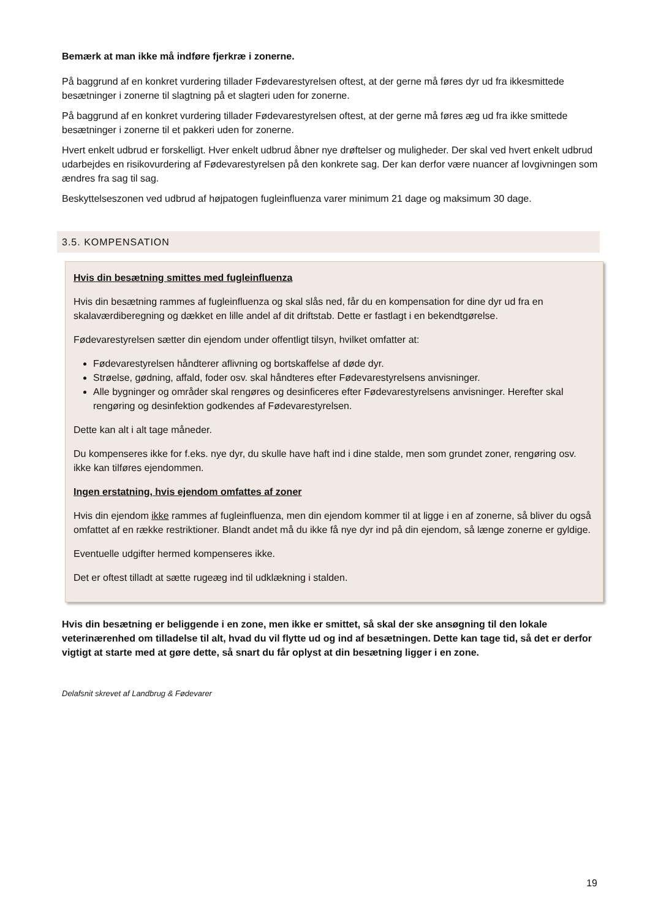Bemærk at man ikke må indføre fjerkræ i zonerne.
På baggrund af en konkret vurdering tillader Fødevarestyrelsen oftest, at der gerne må føres dyr ud fra ikkesmittede besætninger i zonerne til slagtning på et slagteri uden for zonerne.
På baggrund af en konkret vurdering tillader Fødevarestyrelsen oftest, at der gerne må føres æg ud fra ikke smittede besætninger i zonerne til et pakkeri uden for zonerne.
Hvert enkelt udbrud er forskelligt. Hver enkelt udbrud åbner nye drøftelser og muligheder. Der skal ved hvert enkelt udbrud udarbejdes en risikovurdering af Fødevarestyrelsen på den konkrete sag. Der kan derfor være nuancer af lovgivningen som ændres fra sag til sag.
Beskyttelseszonen ved udbrud af højpatogen fugleinfluenza varer minimum 21 dage og maksimum 30 dage.
3.5. KOMPENSATION
Hvis din besætning smittes med fugleinfluenza
Hvis din besætning rammes af fugleinfluenza og skal slås ned, får du en kompensation for dine dyr ud fra en skalaværdiberegning og dækket en lille andel af dit driftstab. Dette er fastlagt i en bekendtgørelse.
Fødevarestyrelsen sætter din ejendom under offentligt tilsyn, hvilket omfatter at:
Fødevarestyrelsen håndterer aflivning og bortskaffelse af døde dyr.
Strøelse, gødning, affald, foder osv. skal håndteres efter Fødevarestyrelsens anvisninger.
Alle bygninger og områder skal rengøres og desinficeres efter Fødevarestyrelsens anvisninger. Herefter skal rengøring og desinfektion godkendes af Fødevarestyrelsen.
Dette kan alt i alt tage måneder.
Du kompenseres ikke for f.eks. nye dyr, du skulle have haft ind i dine stalde, men som grundet zoner, rengøring osv. ikke kan tilføres ejendommen.
Ingen erstatning, hvis ejendom omfattes af zoner
Hvis din ejendom ikke rammes af fugleinfluenza, men din ejendom kommer til at ligge i en af zonerne, så bliver du også omfattet af en række restriktioner. Blandt andet må du ikke få nye dyr ind på din ejendom, så længe zonerne er gyldige.
Eventuelle udgifter hermed kompenseres ikke.
Det er oftest tilladt at sætte rugeæg ind til udklækning i stalden.
Hvis din besætning er beliggende i en zone, men ikke er smittet, så skal der ske ansøgning til den lokale veterinærenhed om tilladelse til alt, hvad du vil flytte ud og ind af besætningen. Dette kan tage tid, så det er derfor vigtigt at starte med at gøre dette, så snart du får oplyst at din besætning ligger i en zone.
Delafsnit skrevet af Landbrug & Fødevarer
19